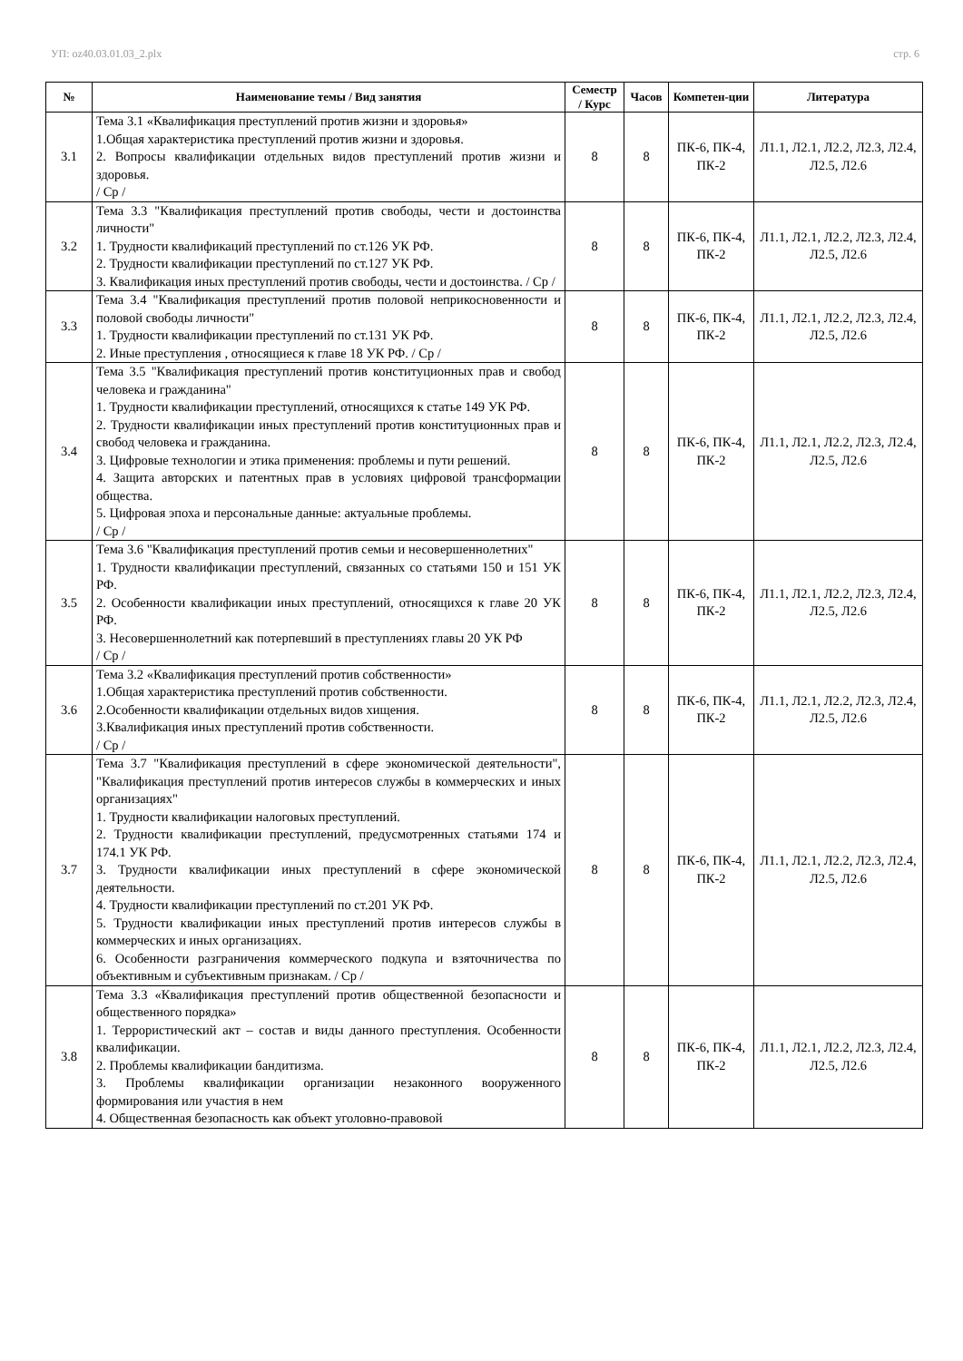УП: oz40.03.01.03_2.plx стр. 6
| № | Наименование темы / Вид занятия | Семестр / Курс | Часов | Компетен-ции | Литература |
| --- | --- | --- | --- | --- | --- |
| 3.1 | Тема 3.1 «Квалификация преступлений против жизни и здоровья» 1.Общая характеристика преступлений против жизни и здоровья. 2. Вопросы квалификации отдельных видов преступлений против жизни и здоровья. / Ср / | 8 | 8 | ПК-6, ПК-4, ПК-2 | Л1.1, Л2.1, Л2.2, Л2.3, Л2.4, Л2.5, Л2.6 |
| 3.2 | Тема 3.3 "Квалификация преступлений против свободы, чести и достоинства личности" 1. Трудности квалификаций преступлений по ст.126 УК РФ. 2. Трудности квалификации преступлений по ст.127 УК РФ. 3. Квалификация иных преступлений против свободы, чести и достоинства. / Ср / | 8 | 8 | ПК-6, ПК-4, ПК-2 | Л1.1, Л2.1, Л2.2, Л2.3, Л2.4, Л2.5, Л2.6 |
| 3.3 | Тема 3.4 "Квалификация преступлений против половой неприкосновенности и половой свободы личности" 1. Трудности квалификации преступлений по ст.131 УК РФ. 2. Иные преступления , относящиеся к главе 18 УК РФ. / Ср / | 8 | 8 | ПК-6, ПК-4, ПК-2 | Л1.1, Л2.1, Л2.2, Л2.3, Л2.4, Л2.5, Л2.6 |
| 3.4 | Тема 3.5 "Квалификация преступлений против конституционных прав и свобод человека и гражданина" 1. Трудности квалификации преступлений, относящихся к статье 149 УК РФ. 2. Трудности квалификации иных преступлений против конституционных прав и свобод человека и гражданина. 3. Цифровые технологии и этика применения: проблемы и пути решений. 4. Защита авторских и патентных прав в условиях цифровой трансформации общества. 5. Цифровая эпоха и персональные данные: актуальные проблемы. / Ср / | 8 | 8 | ПК-6, ПК-4, ПК-2 | Л1.1, Л2.1, Л2.2, Л2.3, Л2.4, Л2.5, Л2.6 |
| 3.5 | Тема 3.6 "Квалификация преступлений против семьи и несовершеннолетних" 1. Трудности квалификации преступлений, связанных со статьями 150 и 151 УК РФ. 2. Особенности квалификации иных преступлений, относящихся к главе 20 УК РФ. 3. Несовершеннолетний как потерпевший в преступлениях главы 20 УК РФ / Ср / | 8 | 8 | ПК-6, ПК-4, ПК-2 | Л1.1, Л2.1, Л2.2, Л2.3, Л2.4, Л2.5, Л2.6 |
| 3.6 | Тема 3.2 «Квалификация преступлений против собственности» 1.Общая характеристика преступлений против собственности. 2.Особенности квалификации отдельных видов хищения. 3.Квалификация иных преступлений против собственности. / Ср / | 8 | 8 | ПК-6, ПК-4, ПК-2 | Л1.1, Л2.1, Л2.2, Л2.3, Л2.4, Л2.5, Л2.6 |
| 3.7 | Тема 3.7 "Квалификация преступлений в сфере экономической деятельности", "Квалификация преступлений против интересов службы в коммерческих и иных организациях" 1. Трудности квалификации налоговых преступлений. 2. Трудности квалификации преступлений, предусмотренных статьями 174 и 174.1 УК РФ. 3. Трудности квалификации иных преступлений в сфере экономической деятельности. 4. Трудности квалификации преступлений по ст.201 УК РФ. 5. Трудности квалификации иных преступлений против интересов службы в коммерческих и иных организациях. 6. Особенности разграничения коммерческого подкупа и взяточничества по объективным и субъективным признакам. / Ср / | 8 | 8 | ПК-6, ПК-4, ПК-2 | Л1.1, Л2.1, Л2.2, Л2.3, Л2.4, Л2.5, Л2.6 |
| 3.8 | Тема 3.3 «Квалификация преступлений против общественной безопасности и общественного порядка» 1. Террористический акт – состав и виды данного преступления. Особенности квалификации. 2. Проблемы квалификации бандитизма. 3. Проблемы квалификации организации незаконного вооруженного формирования или участия в нем 4. Общественная безопасность как объект уголовно-правовой | 8 | 8 | ПК-6, ПК-4, ПК-2 | Л1.1, Л2.1, Л2.2, Л2.3, Л2.4, Л2.5, Л2.6 |